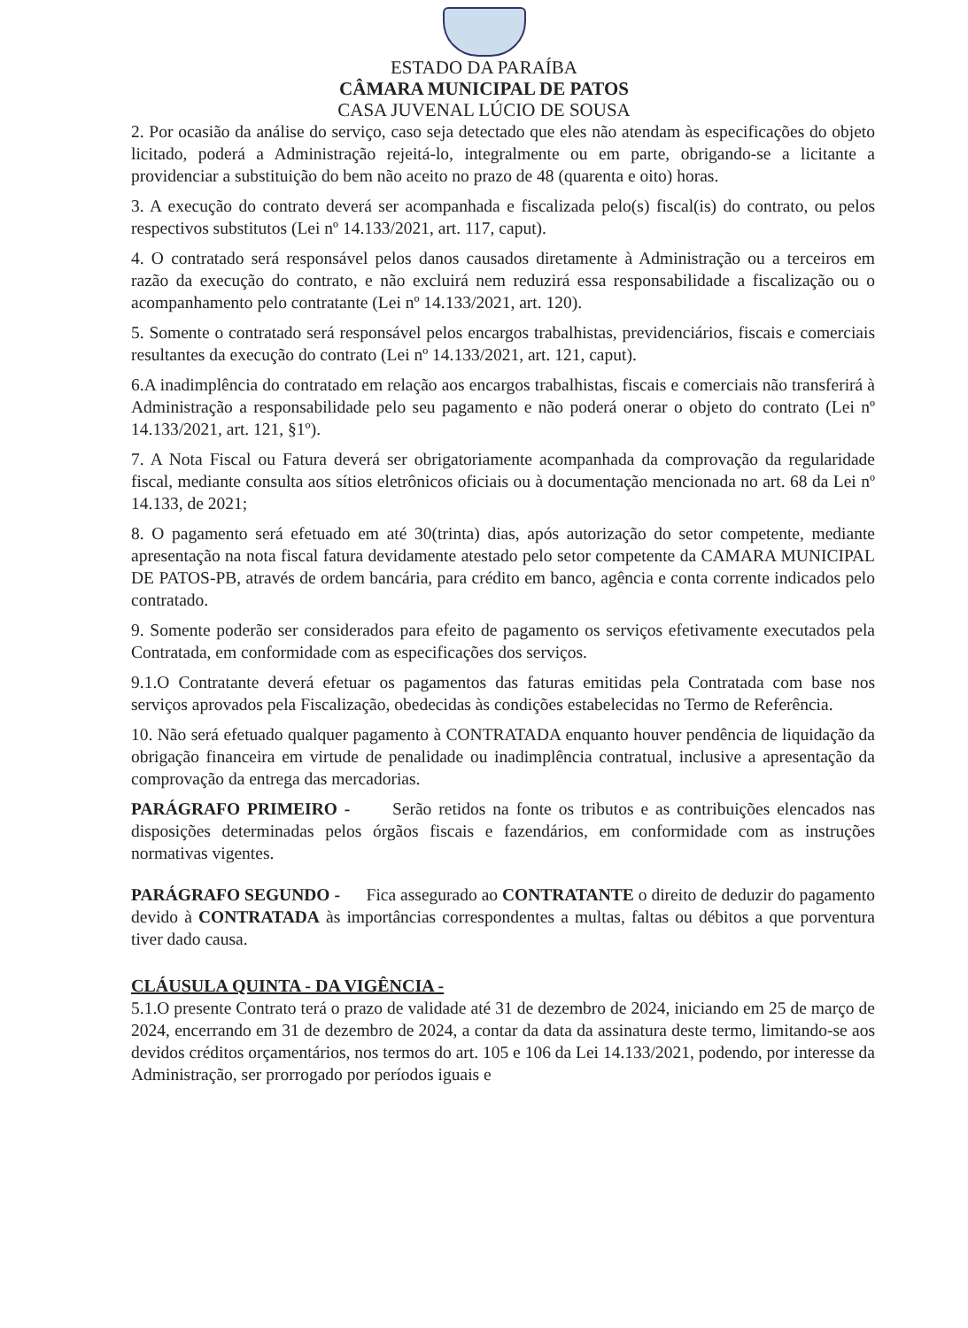ESTADO DA PARAÍBA
CÂMARA MUNICIPAL DE PATOS
CASA JUVENAL LÚCIO DE SOUSA
2. Por ocasião da análise do serviço, caso seja detectado que eles não atendam às especificações do objeto licitado, poderá a Administração rejeitá-lo, integralmente ou em parte, obrigando-se a licitante a providenciar a substituição do bem não aceito no prazo de 48 (quarenta e oito) horas.
3. A execução do contrato deverá ser acompanhada e fiscalizada pelo(s) fiscal(is) do contrato, ou pelos respectivos substitutos (Lei nº 14.133/2021, art. 117, caput).
4. O contratado será responsável pelos danos causados diretamente à Administração ou a terceiros em razão da execução do contrato, e não excluirá nem reduzirá essa responsabilidade a fiscalização ou o acompanhamento pelo contratante (Lei nº 14.133/2021, art. 120).
5. Somente o contratado será responsável pelos encargos trabalhistas, previdenciários, fiscais e comerciais resultantes da execução do contrato (Lei nº 14.133/2021, art. 121, caput).
6.A inadimplência do contratado em relação aos encargos trabalhistas, fiscais e comerciais não transferirá à Administração a responsabilidade pelo seu pagamento e não poderá onerar o objeto do contrato (Lei nº 14.133/2021, art. 121, §1º).
7. A Nota Fiscal ou Fatura deverá ser obrigatoriamente acompanhada da comprovação da regularidade fiscal, mediante consulta aos sítios eletrônicos oficiais ou à documentação mencionada no art. 68 da Lei nº 14.133, de 2021;
8. O pagamento será efetuado em até 30(trinta) dias, após autorização do setor competente, mediante apresentação na nota fiscal fatura devidamente atestado pelo setor competente da CAMARA MUNICIPAL DE PATOS-PB, através de ordem bancária, para crédito em banco, agência e conta corrente indicados pelo contratado.
9. Somente poderão ser considerados para efeito de pagamento os serviços efetivamente executados pela Contratada, em conformidade com as especificações dos serviços.
9.1.O Contratante deverá efetuar os pagamentos das faturas emitidas pela Contratada com base nos serviços aprovados pela Fiscalização, obedecidas às condições estabelecidas no Termo de Referência.
10. Não será efetuado qualquer pagamento à CONTRATADA enquanto houver pendência de liquidação da obrigação financeira em virtude de penalidade ou inadimplência contratual, inclusive a apresentação da comprovação da entrega das mercadorias.
PARÁGRAFO PRIMEIRO - Serão retidos na fonte os tributos e as contribuições elencados nas disposições determinadas pelos órgãos fiscais e fazendários, em conformidade com as instruções normativas vigentes.
PARÁGRAFO SEGUNDO - Fica assegurado ao CONTRATANTE o direito de deduzir do pagamento devido à CONTRATADA às importâncias correspondentes a multas, faltas ou débitos a que porventura tiver dado causa.
CLÁUSULA QUINTA - DA VIGÊNCIA -
5.1.O presente Contrato terá o prazo de validade até 31 de dezembro de 2024, iniciando em 25 de março de 2024, encerrando em 31 de dezembro de 2024, a contar da data da assinatura deste termo, limitando-se aos devidos créditos orçamentários, nos termos do art. 105 e 106 da Lei 14.133/2021, podendo, por interesse da Administração, ser prorrogado por períodos iguais e